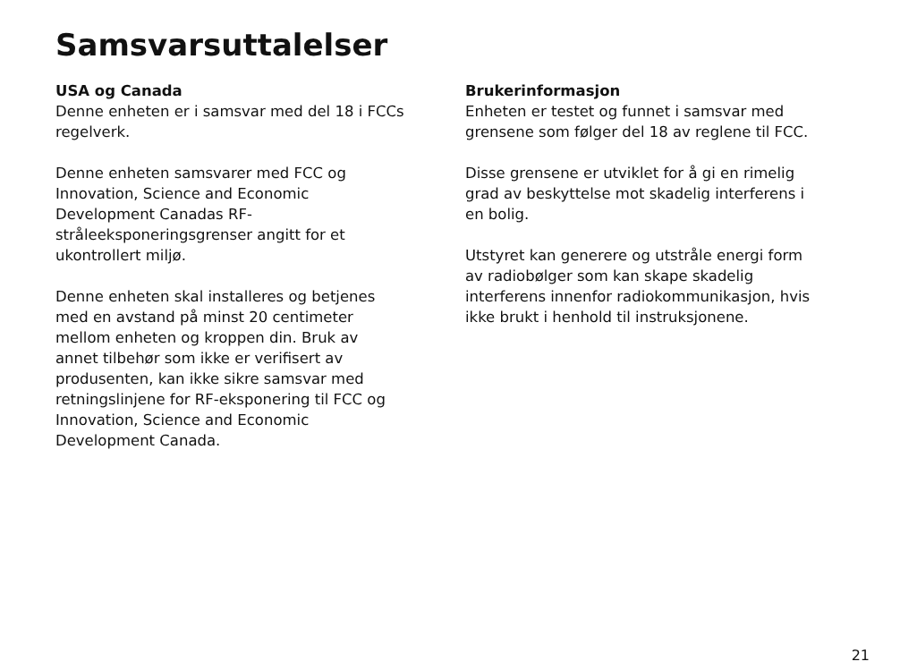Samsvarsuttalelser
USA og Canada
Denne enheten er i samsvar med del 18 i FCCs regelverk.
Denne enheten samsvarer med FCC og Innovation, Science and Economic Development Canadas RF-stråleeksponeringsgrenser angitt for et ukontrollert miljø.
Denne enheten skal installeres og betjenes med en avstand på minst 20 centimeter mellom enheten og kroppen din. Bruk av annet tilbehør som ikke er verifisert av produsenten, kan ikke sikre samsvar med retningslinjene for RF-eksponering til FCC og Innovation, Science and Economic Development Canada.
Brukerinformasjon
Enheten er testet og funnet i samsvar med grensene som følger del 18 av reglene til FCC.
Disse grensene er utviklet for å gi en rimelig grad av beskyttelse mot skadelig interferens i en bolig.
Utstyret kan generere og utstråle energi form av radiobølger som kan skape skadelig interferens innenfor radiokommunikasjon, hvis ikke brukt i henhold til instruksjonene.
21